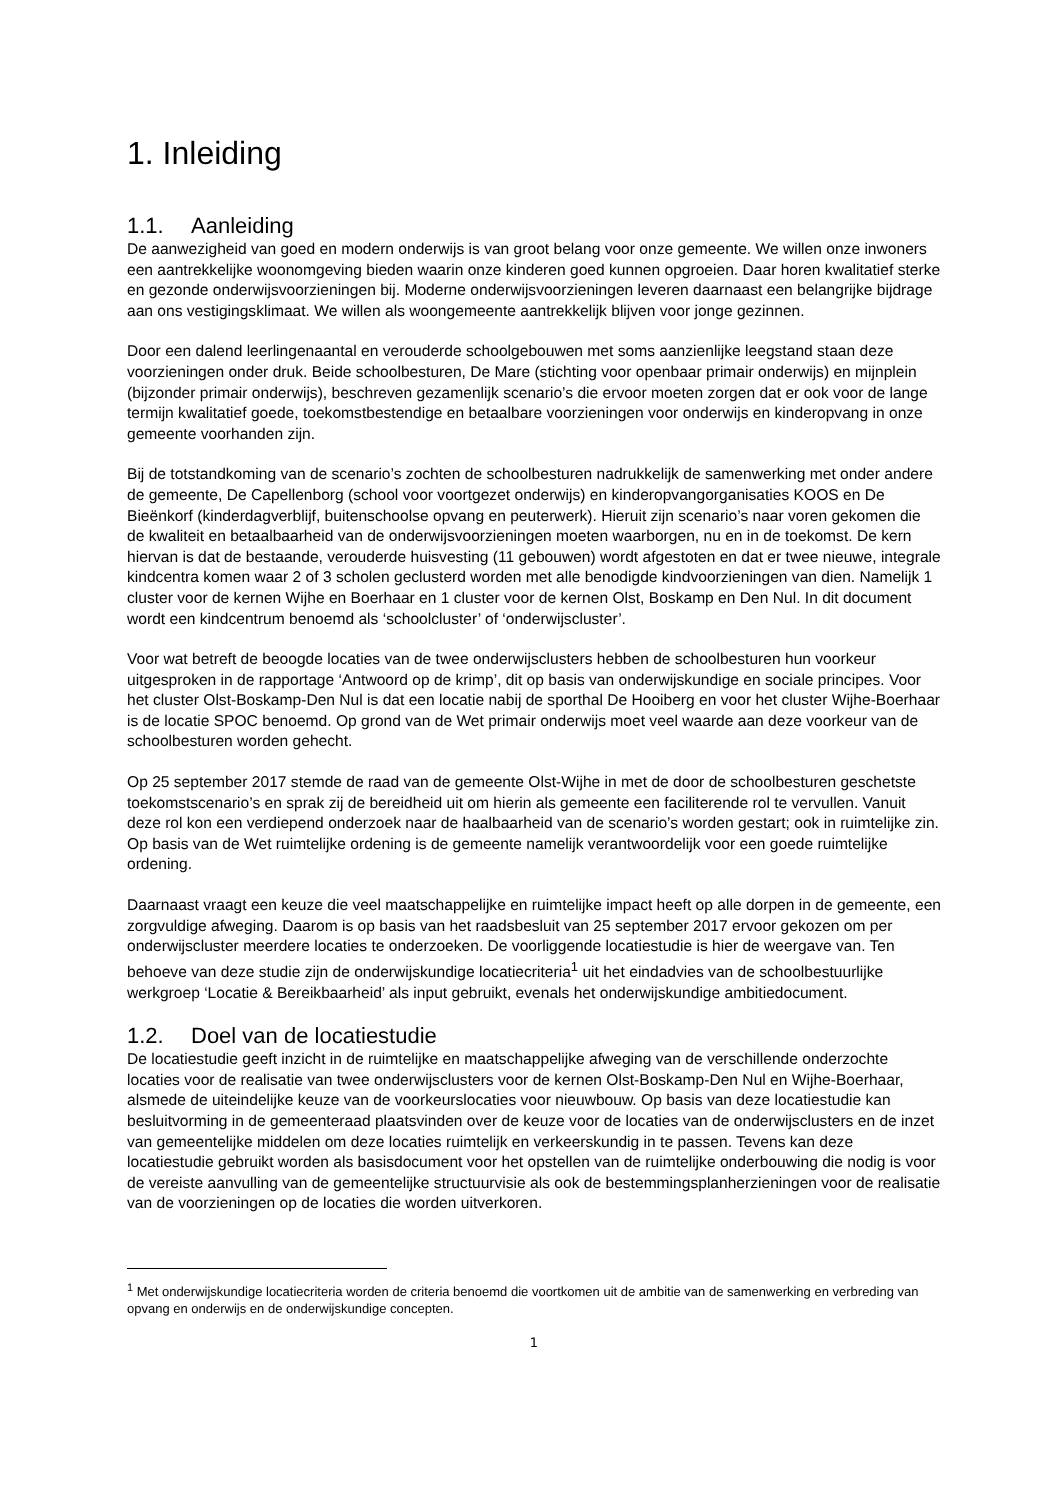1. Inleiding
1.1. Aanleiding
De aanwezigheid van goed en modern onderwijs is van groot belang voor onze gemeente. We willen onze inwoners een aantrekkelijke woonomgeving bieden waarin onze kinderen goed kunnen opgroeien. Daar horen kwalitatief sterke en gezonde onderwijsvoorzieningen bij. Moderne onderwijsvoorzieningen leveren daarnaast een belangrijke bijdrage aan ons vestigingsklimaat. We willen als woongemeente aantrekkelijk blijven voor jonge gezinnen.
Door een dalend leerlingenaantal en verouderde schoolgebouwen met soms aanzienlijke leegstand staan deze voorzieningen onder druk. Beide schoolbesturen, De Mare (stichting voor openbaar primair onderwijs) en mijnplein (bijzonder primair onderwijs), beschreven gezamenlijk scenario’s die ervoor moeten zorgen dat er ook voor de lange termijn kwalitatief goede, toekomstbestendige en betaalbare voorzieningen voor onderwijs en kinderopvang in onze gemeente voorhanden zijn.
Bij de totstandkoming van de scenario’s zochten de schoolbesturen nadrukkelijk de samenwerking met onder andere de gemeente, De Capellenborg (school voor voortgezet onderwijs) en kinderopvangorganisaties KOOS en De Bieënkorf (kinderdagverblijf, buitenschoolse opvang en peuterwerk). Hieruit zijn scenario’s naar voren gekomen die de kwaliteit en betaalbaarheid van de onderwijsvoorzieningen moeten waarborgen, nu en in de toekomst. De kern hiervan is dat de bestaande, verouderde huisvesting (11 gebouwen) wordt afgestoten en dat er twee nieuwe, integrale kindcentra komen waar 2 of 3 scholen geclusterd worden met alle benodigde kindvoorzieningen van dien. Namelijk 1 cluster voor de kernen Wijhe en Boerhaar en 1 cluster voor de kernen Olst, Boskamp en Den Nul. In dit document wordt een kindcentrum benoemd als ‘schoolcluster’ of ‘onderwijscluster’.
Voor wat betreft de beoogde locaties van de twee onderwijsclusters hebben de schoolbesturen hun voorkeur uitgesproken in de rapportage ‘Antwoord op de krimp’, dit op basis van onderwijskundige en sociale principes. Voor het cluster Olst-Boskamp-Den Nul is dat een locatie nabij de sporthal De Hooiberg en voor het cluster Wijhe-Boerhaar is de locatie SPOC benoemd. Op grond van de Wet primair onderwijs moet veel waarde aan deze voorkeur van de schoolbesturen worden gehecht.
Op 25 september 2017 stemde de raad van de gemeente Olst-Wijhe in met de door de schoolbesturen geschetste toekomstscenario’s en sprak zij de bereidheid uit om hierin als gemeente een faciliterende rol te vervullen. Vanuit deze rol kon een verdiepend onderzoek naar de haalbaarheid van de scenario’s worden gestart; ook in ruimtelijke zin. Op basis van de Wet ruimtelijke ordening is de gemeente namelijk verantwoordelijk voor een goede ruimtelijke ordening.
Daarnaast vraagt een keuze die veel maatschappelijke en ruimtelijke impact heeft op alle dorpen in de gemeente, een zorgvuldige afweging. Daarom is op basis van het raadsbesluit van 25 september 2017 ervoor gekozen om per onderwijscluster meerdere locaties te onderzoeken. De voorliggende locatiestudie is hier de weergave van. Ten behoeve van deze studie zijn de onderwijskundige locatiecriteria<sup>1</sup> uit het eindadvies van de schoolbestuurlijke werkgroep ‘Locatie & Bereikbaarheid’ als input gebruikt, evenals het onderwijskundige ambitiedocument.
1.2. Doel van de locatiestudie
De locatiestudie geeft inzicht in de ruimtelijke en maatschappelijke afweging van de verschillende onderzochte locaties voor de realisatie van twee onderwijsclusters voor de kernen Olst-Boskamp-Den Nul en Wijhe-Boerhaar, alsmede de uiteindelijke keuze van de voorkeurslocaties voor nieuwbouw. Op basis van deze locatiestudie kan besluitvorming in de gemeenteraad plaatsvinden over de keuze voor de locaties van de onderwijsclusters en de inzet van gemeentelijke middelen om deze locaties ruimtelijk en verkeerskundig in te passen. Tevens kan deze locatiestudie gebruikt worden als basisdocument voor het opstellen van de ruimtelijke onderbouwing die nodig is voor de vereiste aanvulling van de gemeentelijke structuurvisie als ook de bestemmingsplanherzieningen voor de realisatie van de voorzieningen op de locaties die worden uitverkoren.
<sup>1</sup> Met onderwijskundige locatiecriteria worden de criteria benoemd die voortkomen uit de ambitie van de samenwerking en verbreding van opvang en onderwijs en de onderwijskundige concepten.
1